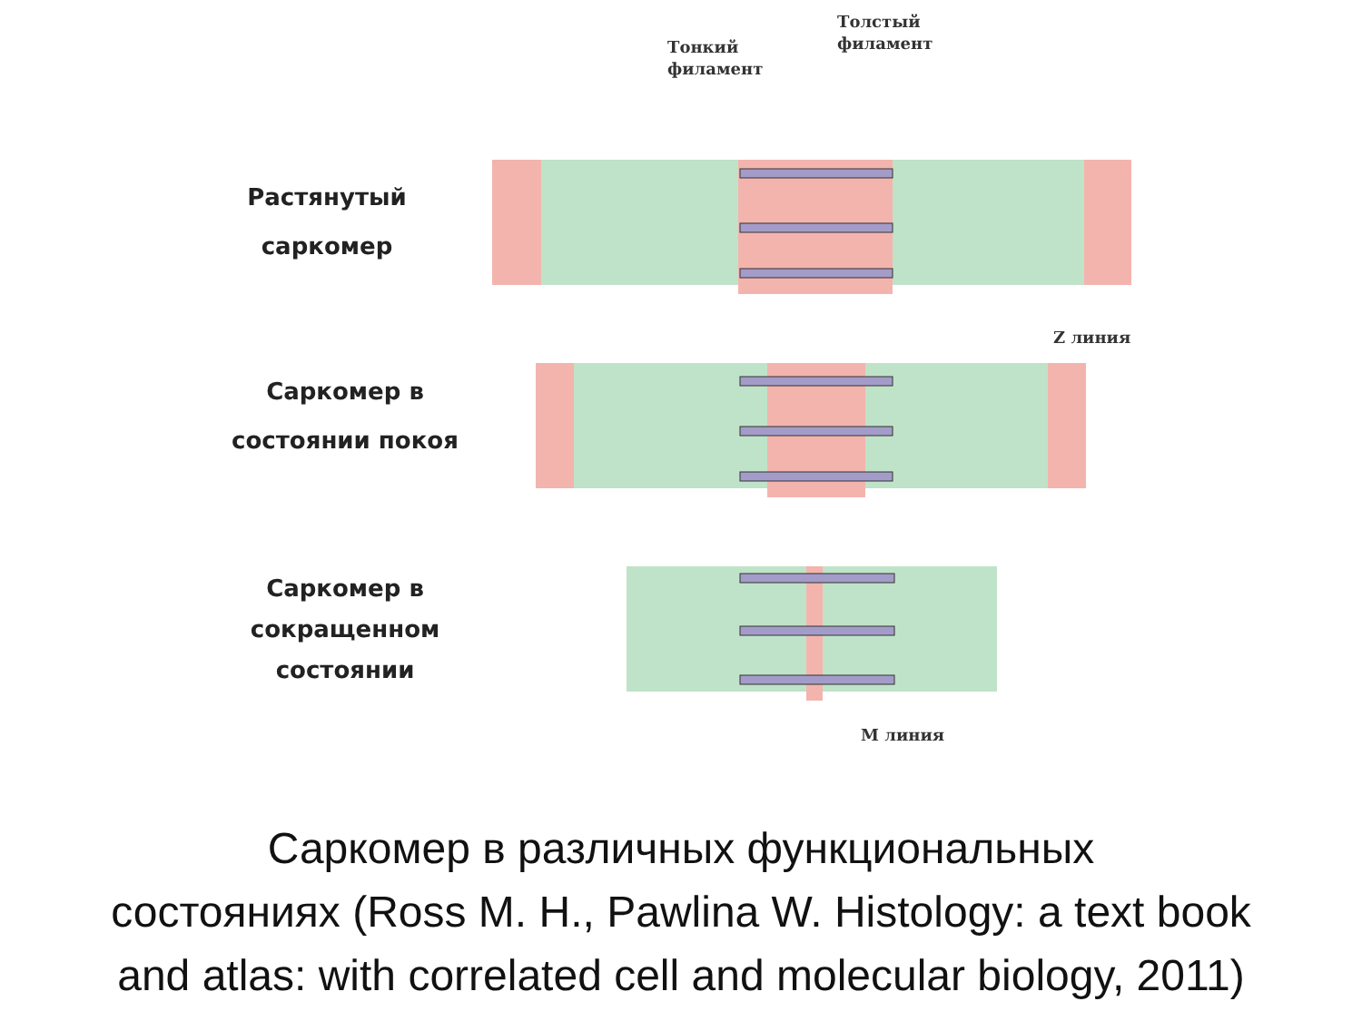Тонкий
филамент
Толстый
филамент
Z линия
M линия
Растянутый
саркомер
Саркомер в
состоянии покоя
Саркомер в
сокращенном
состоянии
Саркомер в различных функциональных
состояниях (Ross M. H., Pawlina W. Histology: a text book
and atlas: with correlated cell and molecular biology, 2011)